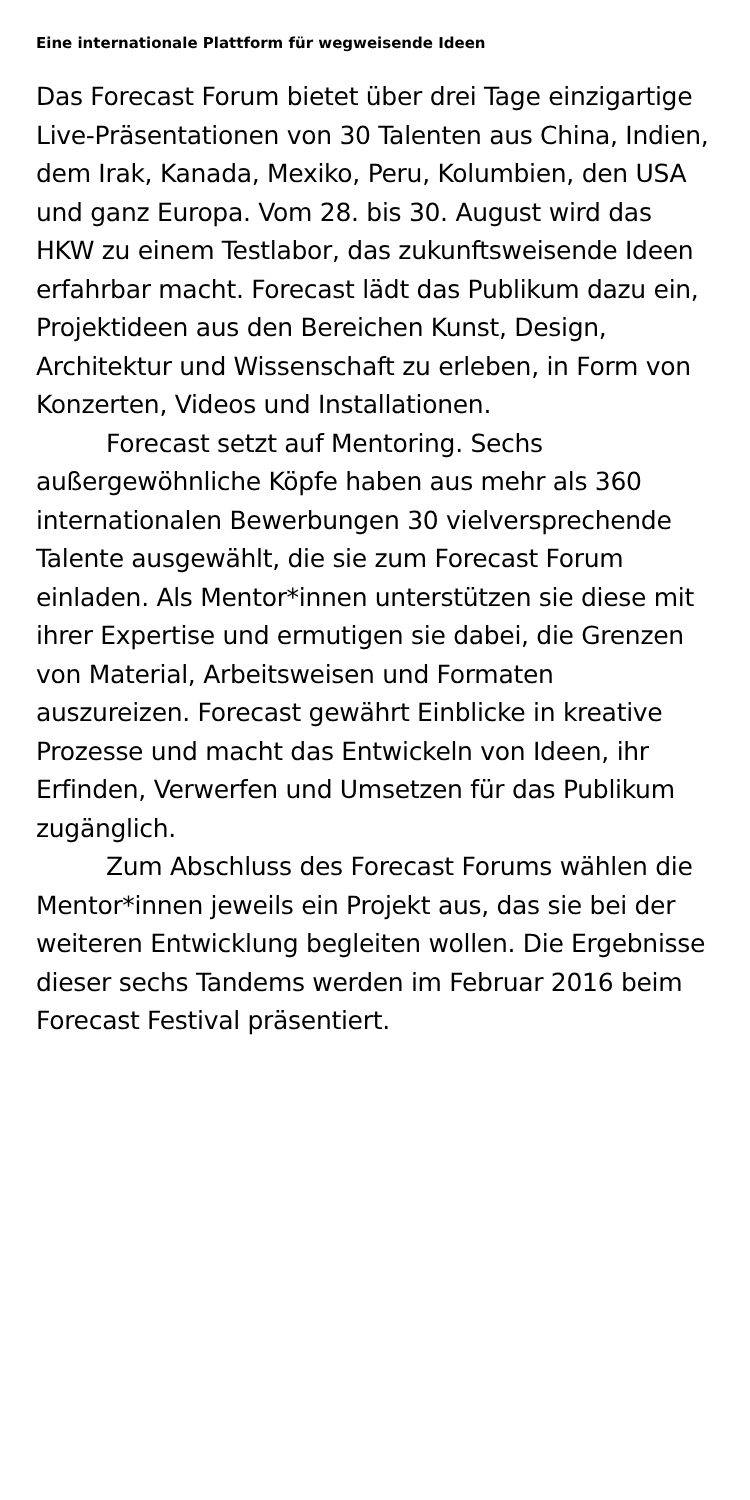Eine internationale Plattform für wegweisende Ideen
Das Forecast Forum bietet über drei Tage einzigartige Live-Präsentationen von 30 Talenten aus China, Indien, dem Irak, Kanada, Mexiko, Peru, Kolumbien, den USA und ganz Europa. Vom 28. bis 30. August wird das HKW zu einem Testlabor, das zukunftsweisende Ideen erfahrbar macht. Forecast lädt das Publikum dazu ein, Projektideen aus den Bereichen Kunst, Design, Architektur und Wissenschaft zu erleben, in Form von Konzerten, Videos und Installationen.
Forecast setzt auf Mentoring. Sechs außergewöhnliche Köpfe haben aus mehr als 360 internationalen Bewerbungen 30 vielversprechende Talente ausgewählt, die sie zum Forecast Forum einladen. Als Mentor*innen unterstützen sie diese mit ihrer Expertise und ermutigen sie dabei, die Grenzen von Material, Arbeitsweisen und Formaten auszureizen. Forecast gewährt Einblicke in kreative Prozesse und macht das Entwickeln von Ideen, ihr Erfinden, Verwerfen und Umsetzen für das Publikum zugänglich.
Zum Abschluss des Forecast Forums wählen die Mentor*innen jeweils ein Projekt aus, das sie bei der weiteren Entwicklung begleiten wollen. Die Ergebnisse dieser sechs Tandems werden im Februar 2016 beim Forecast Festival präsentiert.